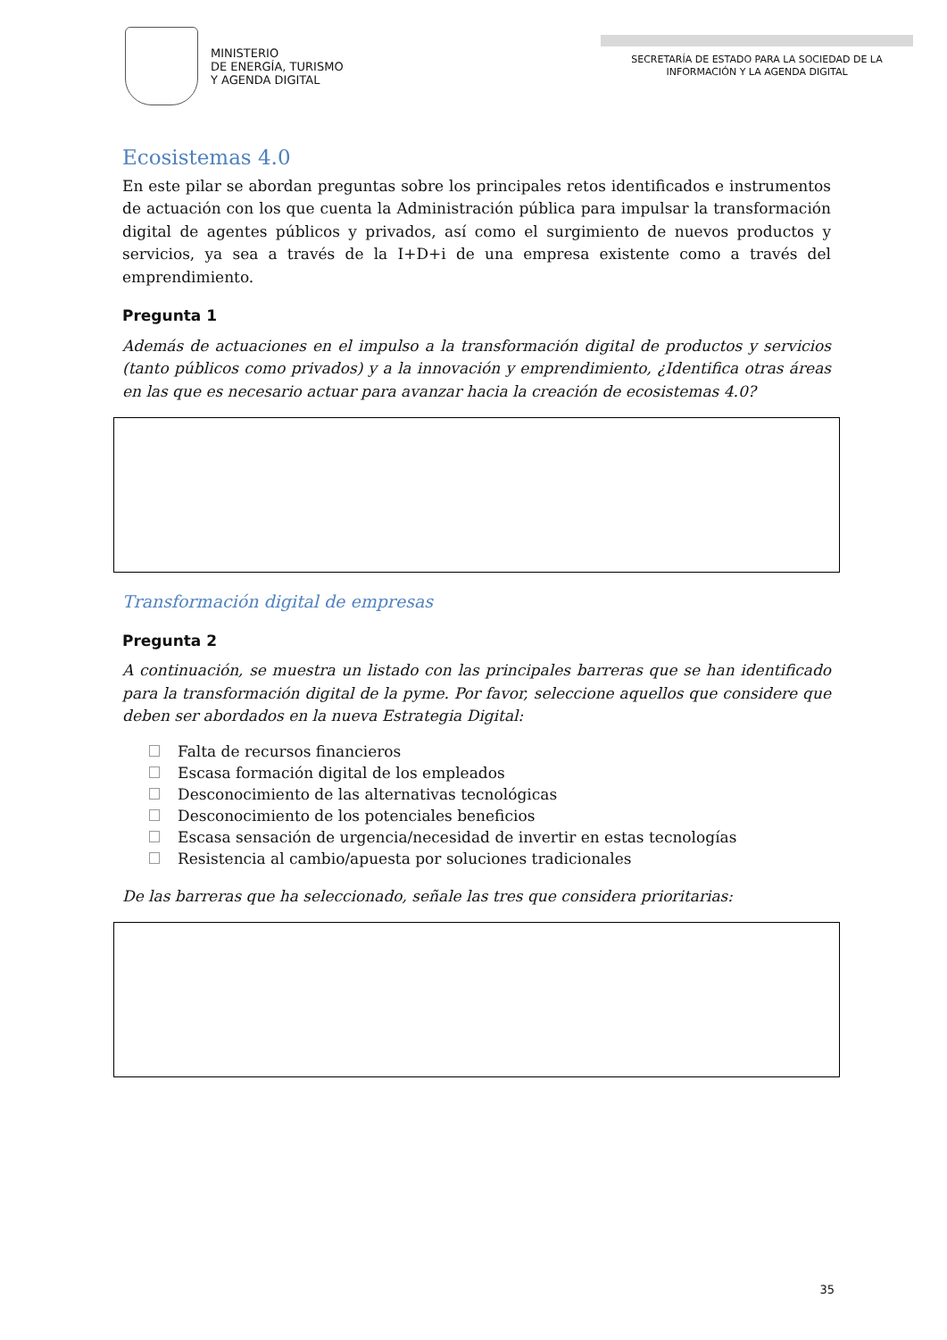MINISTERIO
DE ENERGÍA, TURISMO
Y AGENDA DIGITAL
SECRETARÍA DE ESTADO PARA LA SOCIEDAD DE LA INFORMACIÓN Y LA AGENDA DIGITAL
Ecosistemas 4.0
En este pilar se abordan preguntas sobre los principales retos identificados e instrumentos de actuación con los que cuenta la Administración pública para impulsar la transformación digital de agentes públicos y privados, así como el surgimiento de nuevos productos y servicios, ya sea a través de la I+D+i de una empresa existente como a través del emprendimiento.
Pregunta 1
Además de actuaciones en el impulso a la transformación digital de productos y servicios (tanto públicos como privados) y a la innovación y emprendimiento, ¿Identifica otras áreas en las que es necesario actuar para avanzar hacia la creación de ecosistemas 4.0?
Transformación digital de empresas
Pregunta 2
A continuación, se muestra un listado con las principales barreras que se han identificado para la transformación digital de la pyme. Por favor, seleccione aquellos que considere que deben ser abordados en la nueva Estrategia Digital:
Falta de recursos financieros
Escasa formación digital de los empleados
Desconocimiento de las alternativas tecnológicas
Desconocimiento de los potenciales beneficios
Escasa sensación de urgencia/necesidad de invertir en estas tecnologías
Resistencia al cambio/apuesta por soluciones tradicionales
De las barreras que ha seleccionado, señale las tres que considera prioritarias:
35